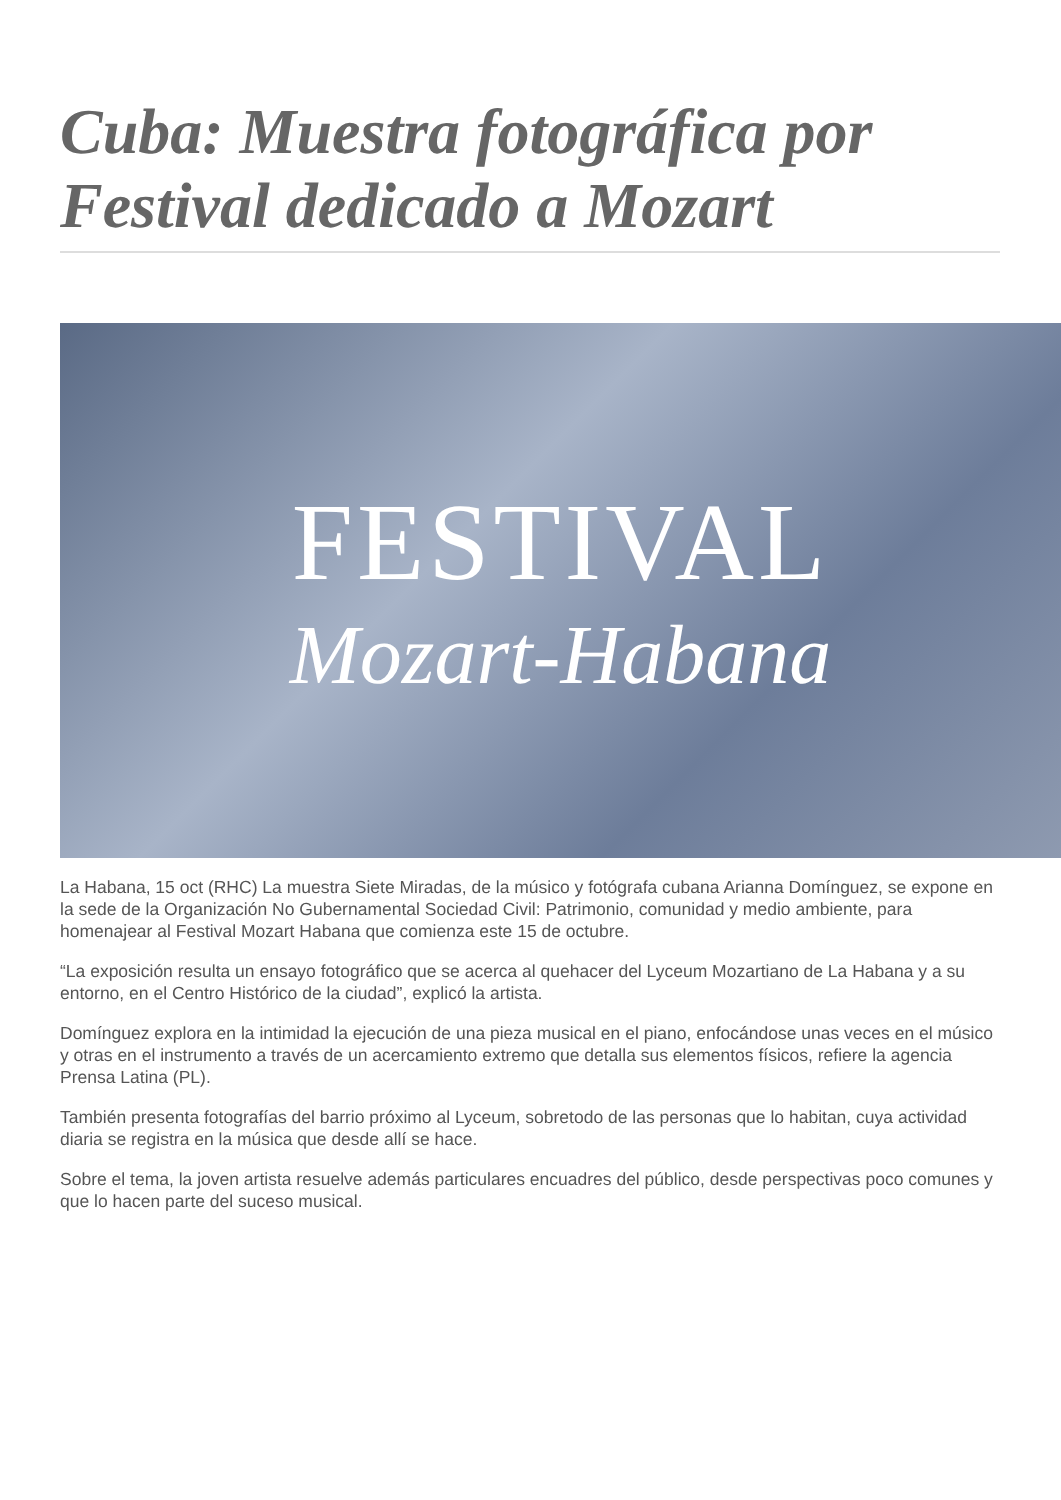Cuba: Muestra fotográfica por Festival dedicado a Mozart
FESTIVAL
Mozart-Habana
La Habana, 15 oct (RHC) La muestra Siete Miradas, de la músico y fotógrafa cubana Arianna Domínguez, se expone en la sede de la Organización No Gubernamental Sociedad Civil: Patrimonio, comunidad y medio ambiente, para homenajear al Festival Mozart Habana que comienza este 15 de octubre.
“La exposición resulta un ensayo fotográfico que se acerca al quehacer del Lyceum Mozartiano de La Habana y a su entorno, en el Centro Histórico de la ciudad”, explicó la artista.
Domínguez explora en la intimidad la ejecución de una pieza musical en el piano, enfocándose unas veces en el músico y otras en el instrumento a través de un acercamiento extremo que detalla sus elementos físicos, refiere la agencia Prensa Latina (PL).
También presenta fotografías del barrio próximo al Lyceum, sobretodo de las personas que lo habitan, cuya actividad diaria se registra en la música que desde allí se hace.
Sobre el tema, la joven artista resuelve además particulares encuadres del público, desde perspectivas poco comunes y que lo hacen parte del suceso musical.